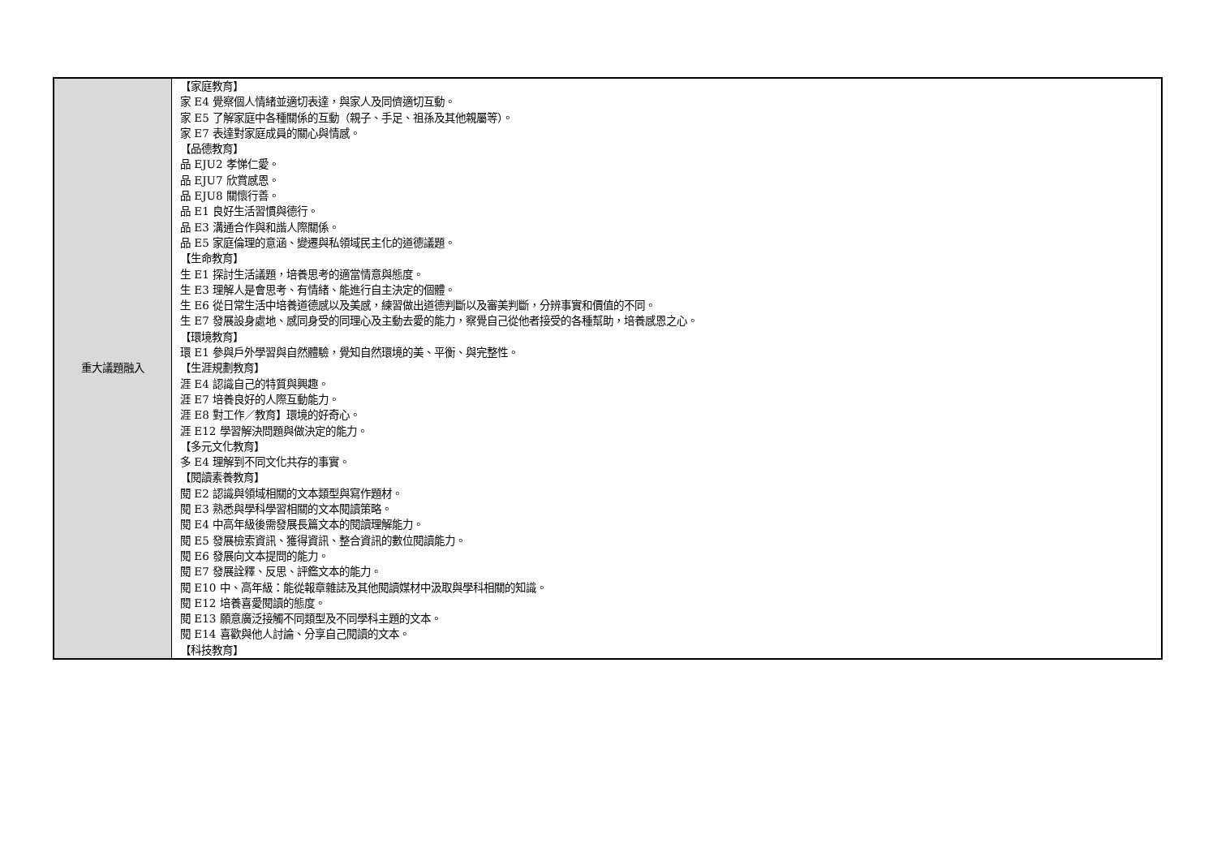| 重大議題融入 | 【家庭教育】 家 E4 覺察個人情緒並適切表達，與家人及同儕適切互動。 家 E5 了解家庭中各種關係的互動（親子、手足、祖孫及其他親屬等）。 家 E7 表達對家庭成員的關心與情感。 【品德教育】 品 EJU2 孝悌仁愛。 品 EJU7 欣賞感恩。 品 EJU8 關懷行善。 品 E1 良好生活習慣與德行。 品 E3 溝通合作與和諧人際關係。 品 E5 家庭倫理的意涵、變遷與私領域民主化的道德議題。 【生命教育】 生 E1 探討生活議題，培養思考的適當情意與態度。 生 E3 理解人是會思考、有情緒、能進行自主決定的個體。 生 E6 從日常生活中培養道德感以及美感，練習做出道德判斷以及審美判斷，分辨事實和價值的不同。 生 E7 發展設身處地、感同身受的同理心及主動去愛的能力，察覺自己從他者接受的各種幫助，培養感恩之心。 【環境教育】 環 E1 參與戶外學習與自然體驗，覺知自然環境的美、平衡、與完整性。 【生涯規劃教育】 涯 E4 認識自己的特質與興趣。 涯 E7 培養良好的人際互動能力。 涯 E8 對工作／教育】環境的好奇心。 涯 E12 學習解決問題與做決定的能力。 【多元文化教育】 多 E4 理解到不同文化共存的事實。 【閱讀素養教育】 閱 E2 認識與領域相關的文本類型與寫作題材。 閱 E3 熟悉與學科學習相關的文本閱讀策略。 閱 E4 中高年級後需發展長篇文本的閱讀理解能力。 閱 E5 發展檢索資訊、獲得資訊、整合資訊的數位閱讀能力。 閱 E6 發展向文本提問的能力。 閱 E7 發展詮釋、反思、評鑑文本的能力。 閱 E10 中、高年級：能從報章雜誌及其他閱讀媒材中汲取與學科相關的知識。 閱 E12 培養喜愛閱讀的態度。 閱 E13 願意廣泛接觸不同類型及不同學科主題的文本。 閱 E14 喜歡與他人討論、分享自己閱讀的文本。 【科技教育】 |